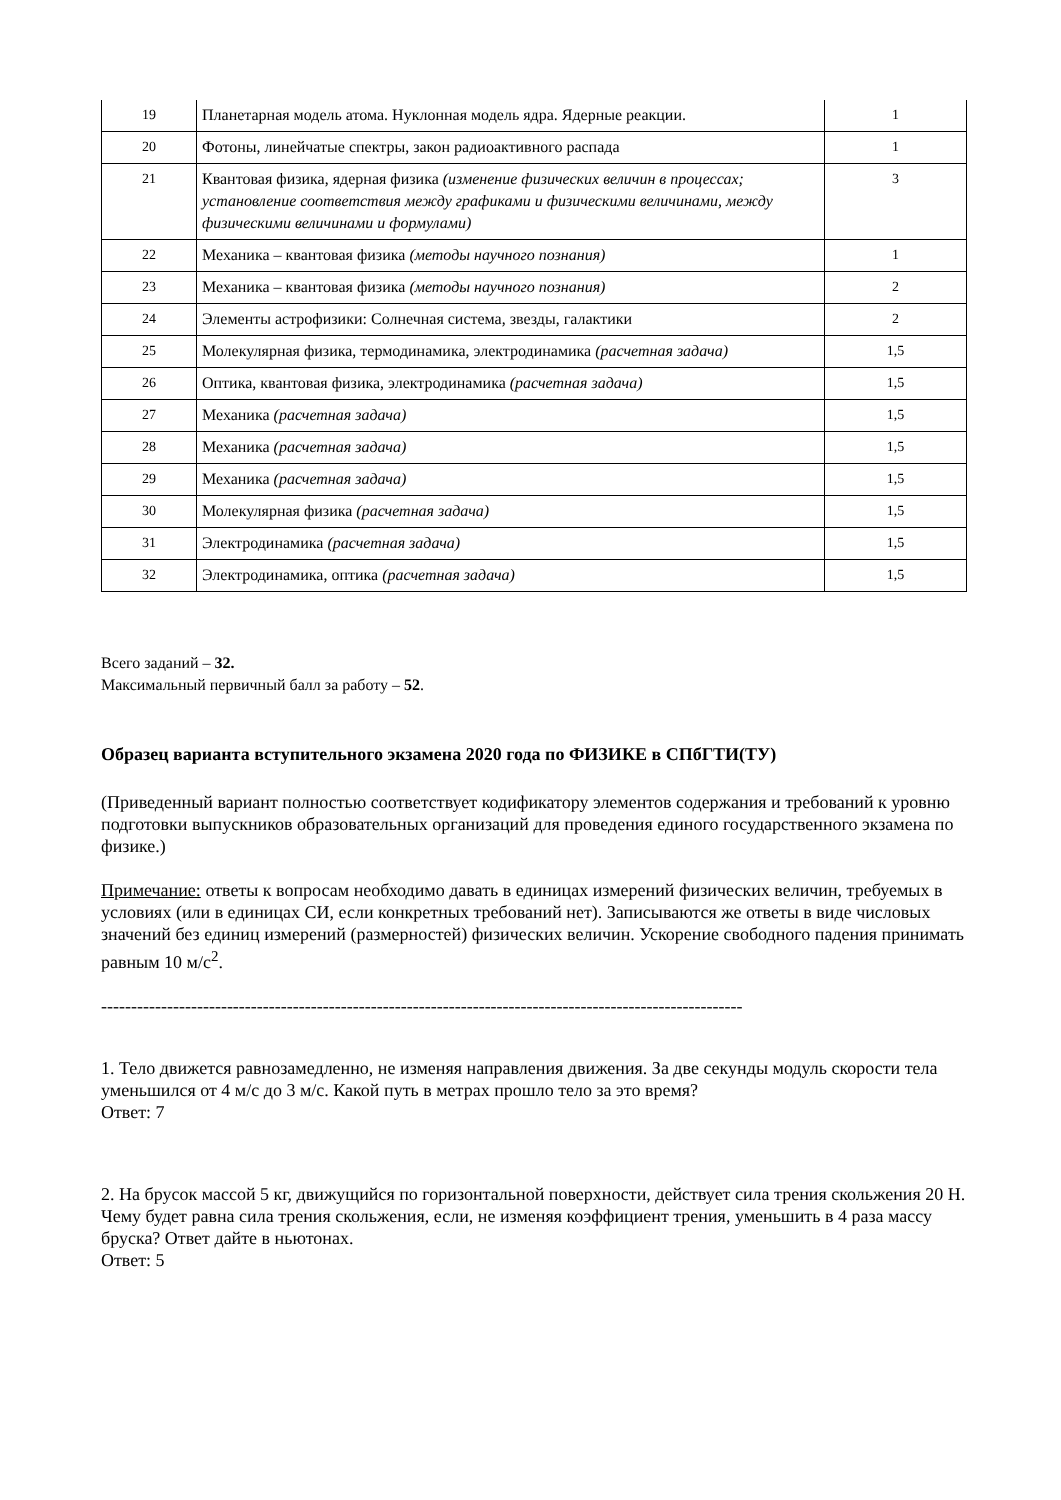| 19 | Планетарная модель атома. Нуклонная модель ядра. Ядерные реакции. | 1 |
| 20 | Фотоны, линейчатые спектры, закон радиоактивного распада | 1 |
| 21 | Квантовая физика, ядерная физика (изменение физических величин в процессах; установление соответствия между графиками и физическими величинами, между физическими величинами и формулами) | 3 |
| 22 | Механика – квантовая физика (методы научного познания) | 1 |
| 23 | Механика – квантовая физика (методы научного познания) | 2 |
| 24 | Элементы астрофизики: Солнечная система, звезды, галактики | 2 |
| 25 | Молекулярная физика, термодинамика, электродинамика (расчетная задача) | 1,5 |
| 26 | Оптика, квантовая физика, электродинамика (расчетная задача) | 1,5 |
| 27 | Механика (расчетная задача) | 1,5 |
| 28 | Механика (расчетная задача) | 1,5 |
| 29 | Механика (расчетная задача) | 1,5 |
| 30 | Молекулярная физика (расчетная задача) | 1,5 |
| 31 | Электродинамика (расчетная задача) | 1,5 |
| 32 | Электродинамика, оптика (расчетная задача) | 1,5 |
Всего заданий – 32.
Максимальный первичный балл за работу – 52.
Образец варианта вступительного экзамена 2020 года по ФИЗИКЕ в СПбГТИ(ТУ)
(Приведенный вариант полностью соответствует кодификатору элементов содержания и требований к уровню подготовки выпускников образовательных организаций для проведения единого государственного экзамена по физике.)
Примечание: ответы к вопросам необходимо давать в единицах измерений физических величин, требуемых в условиях (или в единицах СИ, если конкретных требований нет). Записываются же ответы в виде числовых значений без единиц измерений (размерностей) физических величин. Ускорение свободного падения принимать равным 10 м/с<sup>2</sup>.
-----------------------------------------------------------------------------------------------------------
1. Тело движется равнозамедленно, не изменяя направления движения. За две секунды модуль скорости тела уменьшился от 4 м/с до 3 м/с. Какой путь в метрах прошло тело за это время?
Ответ: 7
2. На брусок массой 5 кг, движущийся по горизонтальной поверхности, действует сила трения скольжения 20 Н. Чему будет равна сила трения скольжения, если, не изменяя коэффициент трения, уменьшить в 4 раза массу бруска? Ответ дайте в ньютонах.
Ответ: 5